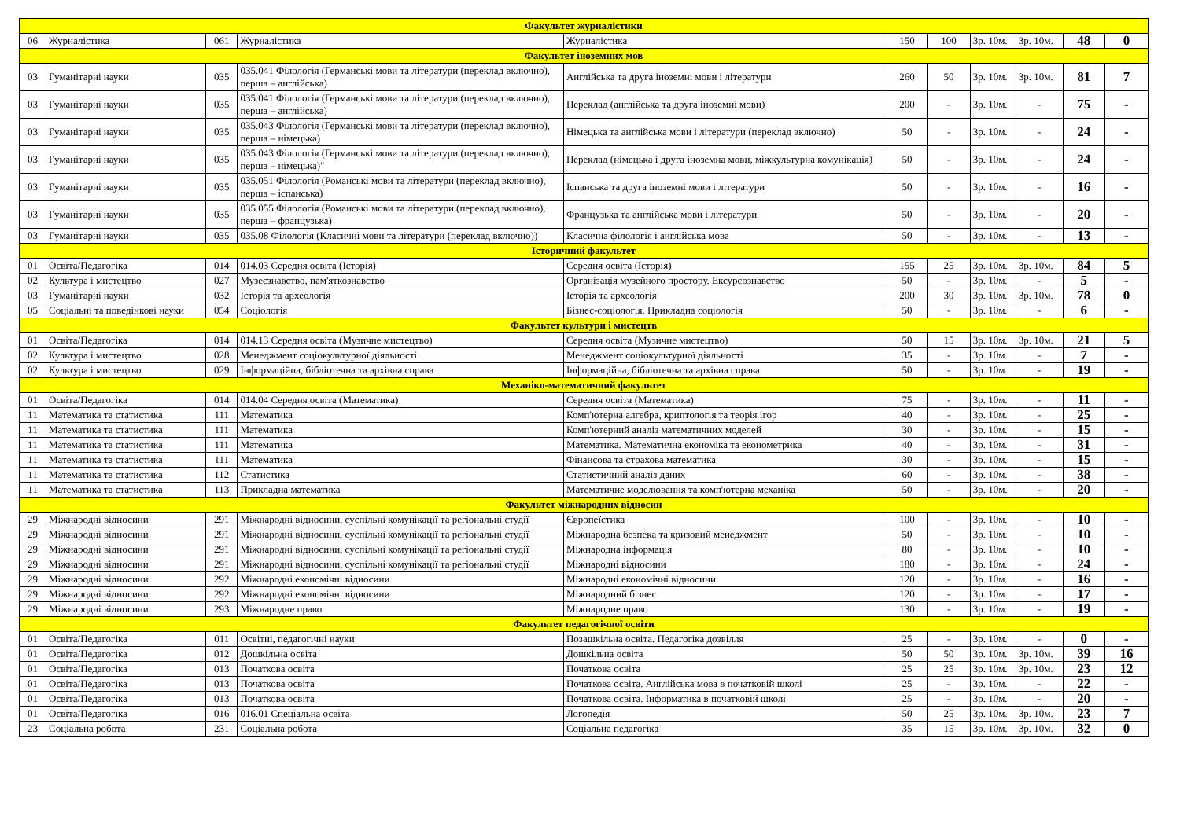| Факультет журналістики | | | | | | | | | | |
| 06 | Журналістика | 061 | Журналістика | Журналістика | 150 | 100 | 3р. 10м. | 3р. 10м. | 48 | 0 |
| Факультет іноземних мов | | | | | | | | | | |
| 03 | Гуманітарні науки | 035 | 035.041 Філологія (Германські мови та літератури (переклад включно), перша – англійська) | Англійська та друга іноземні мови і літератури | 260 | 50 | 3р. 10м. | 3р. 10м. | 81 | 7 |
| 03 | Гуманітарні науки | 035 | 035.041 Філологія (Германські мови та літератури (переклад включно), перша – англійська) | Переклад (англійська та друга іноземні мови) | 200 | - | 3р. 10м. | - | 75 | - |
| 03 | Гуманітарні науки | 035 | 035.043 Філологія (Германські мови та літератури (переклад включно), перша – німецька) | Німецька та англійська мови і літератури (переклад включно) | 50 | - | 3р. 10м. | - | 24 | - |
| 03 | Гуманітарні науки | 035 | 035.043 Філологія (Германські мови та літератури (переклад включно), перша – німецька)" | Переклад (німецька і друга іноземна мови, міжкультурна комунікація) | 50 | - | 3р. 10м. | - | 24 | - |
| 03 | Гуманітарні науки | 035 | 035.051 Філологія (Романські мови та літератури (переклад включно), перша – іспанська) | Іспанська та друга іноземні мови і літератури | 50 | - | 3р. 10м. | - | 16 | - |
| 03 | Гуманітарні науки | 035 | 035.055 Філологія (Романські мови та літератури (переклад включно), перша – французька) | Французька та англійська мови і літератури | 50 | - | 3р. 10м. | - | 20 | - |
| 03 | Гуманітарні науки | 035 | 035.08 Філологія (Класичні мови та літератури (переклад включно)) | Класична філологія і англійська мова | 50 | - | 3р. 10м. | - | 13 | - |
| Історичний факультет | | | | | | | | | | |
| 01 | Освіта/Педагогіка | 014 | 014.03 Середня освіта (Історія) | Середня освіта (Історія) | 155 | 25 | 3р. 10м. | 3р. 10м. | 84 | 5 |
| 02 | Культура і мистецтво | 027 | Музеєзнавство, пам'яткознавство | Організація музейного простору. Ексурсознавство | 50 | - | 3р. 10м. | - | 5 | - |
| 03 | Гуманітарні науки | 032 | Історія та археологія | Історія та археологія | 200 | 30 | 3р. 10м. | 3р. 10м. | 78 | 0 |
| 05 | Соціальні та поведінкові науки | 054 | Соціологія | Бізнес-соціологія. Прикладна соціологія | 50 | - | 3р. 10м. | - | 6 | - |
| Факультет культури і мистецтв | | | | | | | | | | |
| 01 | Освіта/Педагогіка | 014 | 014.13 Середня освіта (Музичне мистецтво) | Середня освіта (Музичне мистецтво) | 50 | 15 | 3р. 10м. | 3р. 10м. | 21 | 5 |
| 02 | Культура і мистецтво | 028 | Менеджмент соціокультурної діяльності | Менеджмент соціокультурної діяльності | 35 | - | 3р. 10м. | - | 7 | - |
| 02 | Культура і мистецтво | 029 | Інформаційна, бібліотечна та архівна справа | Інформаційна, бібліотечна та архівна справа | 50 | - | 3р. 10м. | - | 19 | - |
| Механіко-математичний факультет | | | | | | | | | | |
| 01 | Освіта/Педагогіка | 014 | 014.04 Середня освіта (Математика) | Середня освіта (Математика) | 75 | - | 3р. 10м. | - | 11 | - |
| 11 | Математика та статистика | 111 | Математика | Комп'ютерна алгебра, криптологія та теорія ігор | 40 | - | 3р. 10м. | - | 25 | - |
| 11 | Математика та статистика | 111 | Математика | Комп'ютерний аналіз математичних моделей | 30 | - | 3р. 10м. | - | 15 | - |
| 11 | Математика та статистика | 111 | Математика | Математика. Математична економіка та економетрика | 40 | - | 3р. 10м. | - | 31 | - |
| 11 | Математика та статистика | 111 | Математика | Фінансова та страхова математика | 30 | - | 3р. 10м. | - | 15 | - |
| 11 | Математика та статистика | 112 | Статистика | Статистичний аналіз даних | 60 | - | 3р. 10м. | - | 38 | - |
| 11 | Математика та статистика | 113 | Прикладна математика | Математичне моделювання та комп'ютерна механіка | 50 | - | 3р. 10м. | - | 20 | - |
| Факультет міжнародних відносин | | | | | | | | | | |
| 29 | Міжнародні відносини | 291 | Міжнародні відносини, суспільні комунікації та регіональні студії | Європеїстика | 100 | - | 3р. 10м. | - | 10 | - |
| 29 | Міжнародні відносини | 291 | Міжнародні відносини, суспільні комунікації та регіональні студії | Міжнародна безпека та кризовий менеджмент | 50 | - | 3р. 10м. | - | 10 | - |
| 29 | Міжнародні відносини | 291 | Міжнародні відносини, суспільні комунікації та регіональні студії | Міжнародна інформація | 80 | - | 3р. 10м. | - | 10 | - |
| 29 | Міжнародні відносини | 291 | Міжнародні відносини, суспільні комунікації та регіональні студії | Міжнародні відносини | 180 | - | 3р. 10м. | - | 24 | - |
| 29 | Міжнародні відносини | 292 | Міжнародні економічні відносини | Міжнародні економічні відносини | 120 | - | 3р. 10м. | - | 16 | - |
| 29 | Міжнародні відносини | 292 | Міжнародні економічні відносини | Міжнародний бізнес | 120 | - | 3р. 10м. | - | 17 | - |
| 29 | Міжнародні відносини | 293 | Міжнародне право | Міжнародне право | 130 | - | 3р. 10м. | - | 19 | - |
| Факультет педагогічної освіти | | | | | | | | | | |
| 01 | Освіта/Педагогіка | 011 | Освітні, педагогічні науки | Позашкільна освіта. Педагогіка дозвілля | 25 | - | 3р. 10м. | - | 0 | - |
| 01 | Освіта/Педагогіка | 012 | Дошкільна освіта | Дошкільна освіта | 50 | 50 | 3р. 10м. | 3р. 10м. | 39 | 16 |
| 01 | Освіта/Педагогіка | 013 | Початкова освіта | Початкова освіта | 25 | 25 | 3р. 10м. | 3р. 10м. | 23 | 12 |
| 01 | Освіта/Педагогіка | 013 | Початкова освіта | Початкова освіта. Англійська мова в початковій школі | 25 | - | 3р. 10м. | - | 22 | - |
| 01 | Освіта/Педагогіка | 013 | Початкова освіта | Початкова освіта. Інформатика в початковій школі | 25 | - | 3р. 10м. | - | 20 | - |
| 01 | Освіта/Педагогіка | 016 | 016.01 Спеціальна освіта | Логопедія | 50 | 25 | 3р. 10м. | 3р. 10м. | 23 | 7 |
| 23 | Соціальна робота | 231 | Соціальна робота | Соціальна педагогіка | 35 | 15 | 3р. 10м. | 3р. 10м. | 32 | 0 |